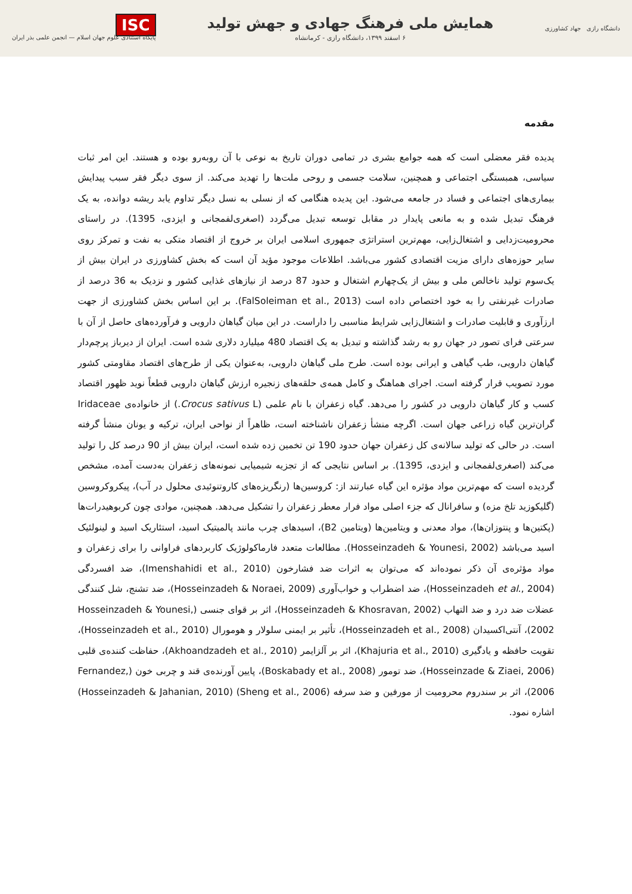دانشگاه رازی جهاد کشاورزی
همایش ملی فرهنگ جهادی و جهش تولید
۶ اسفند ۱۳۹۹، دانشگاه رازی - کرمانشاه
ISC
پایگاه استنادی علوم جهان اسلام — انجمن علمی بذر ایران
مقدمه
پدیده فقر معضلی است که همه جوامع بشری در تمامی دوران تاریخ به نوعی با آن روبه‌رو بوده و هستند. این امر ثبات سیاسی، همبستگی اجتماعی و همچنین، سلامت جسمی و روحی ملت‌ها را تهدید می‌کند. از سوی دیگر فقر سبب پیدایش بیماری‌های اجتماعی و فساد در جامعه می‌شود. این پدیده هنگامی که از نسلی به نسل دیگر تداوم یابد ریشه دوانده، به یک فرهنگ تبدیل شده و به مانعی پایدار در مقابل توسعه تبدیل می‌گردد (اصغری‌لفمجانی و ایزدی، 1395). در راستای محرومیت‌زدایی و اشتغال‌زایی، مهم‌ترین استراتژی جمهوری اسلامی ایران بر خروج از اقتصاد متکی به نفت و تمرکز روی سایر حوزه‌های دارای مزیت اقتصادی کشور می‌باشد. اطلاعات موجود مؤید آن است که بخش کشاورزی در ایران بیش از یک‌سوم تولید ناخالص ملی و بیش از یک‌چهارم اشتغال و حدود 87 درصد از نیازهای غذایی کشور و نزدیک به 36 درصد از صادرات غیرنفتی را به خود اختصاص داده است (FalSoleiman et al., 2013). بر این اساس بخش کشاورزی از جهت ارزآوری و قابلیت صادرات و اشتغال‌زایی شرایط مناسبی را داراست. در این میان گیاهان دارویی و فرآورده‌های حاصل از آن با سرعتی فرای تصور در جهان رو به رشد گذاشته و تبدیل به یک اقتصاد 480 میلیارد دلاری شده است. ایران از دیرباز پرچم‌دار گیاهان دارویی، طب گیاهی و ایرانی بوده است. طرح ملی گیاهان دارویی، به‌عنوان یکی از طرح‌های اقتصاد مقاومتی کشور مورد تصویب قرار گرفته است. اجرای هماهنگ و کامل همه‌ی حلقه‌های زنجیره ارزش گیاهان دارویی قطعاً نوید ظهور اقتصاد کسب و کار گیاهان دارویی در کشور را می‌دهد. گیاه زعفران با نام علمی (Crocus sativus L.) از خانواده‌ی Iridaceae گران‌ترین گیاه زراعی جهان است. اگرچه منشأ زعفران ناشناخته است، ظاهراً از نواحی ایران، ترکیه و یونان منشأ گرفته است. در حالی که تولید سالانه‌ی کل زعفران جهان حدود 190 تن تخمین زده شده است، ایران بیش از 90 درصد کل را تولید می‌کند (اصغری‌لفمجانی و ایزدی، 1395). بر اساس نتایجی که از تجزیه شیمیایی نمونه‌های زعفران به‌دست آمده، مشخص گردیده است که مهم‌ترین مواد مؤثره این گیاه عبارتند از: کروسین‌ها (رنگریزه‌های کاروتنوئیدی محلول در آب)، پیکروکروسین (گلیکوزید تلخ مزه) و سافرانال که جزء اصلی مواد فرار معطر زعفران را تشکیل می‌دهد. همچنین، موادی چون کربوهیدرات‌ها (پکتین‌ها و پنتوزان‌ها)، مواد معدنی و ویتامین‌ها (ویتامین B2)، اسیدهای چرب مانند پالمیتیک اسید، استئاریک اسید و لینولئیک اسید می‌باشد (Hosseinzadeh & Younesi, 2002). مطالعات متعدد فارماکولوژیک کاربردهای فراوانی را برای زعفران و مواد مؤثره‌ی آن ذکر نموده‌اند که می‌توان به اثرات ضد فشارخون (Imenshahidi et al., 2010)، ضد افسردگی (Hosseinzadeh et al., 2004)، ضد اضطراب و خواب‌آوری (Hosseinzadeh & Noraei, 2009)، ضد تشنج، شل کنندگی عضلات ضد درد و ضد التهاب (Hosseinzadeh & Khosravan, 2002)، اثر بر قوای جنسی (Hosseinzadeh & Younesi, 2002)، آنتی‌اکسیدان (Hosseinzadeh et al., 2008)، تأثیر بر ایمنی سلولار و هومورال (Hosseinzadeh et al., 2010)، تقویت حافظه و یادگیری (Khajuria et al., 2010)، اثر بر آلزایمر (Akhoandzadeh et al., 2010)، حفاظت کننده‌ی قلبی (Hosseinzade & Ziaei, 2006)، ضد تومور (Boskabady et al., 2008)، پایین آورنده‌ی قند و چربی خون (Fernandez, 2006)، اثر بر سندروم محرومیت از مورفین و ضد سرفه (Sheng et al., 2006) (Hosseinzadeh & Jahanian, 2010) اشاره نمود.